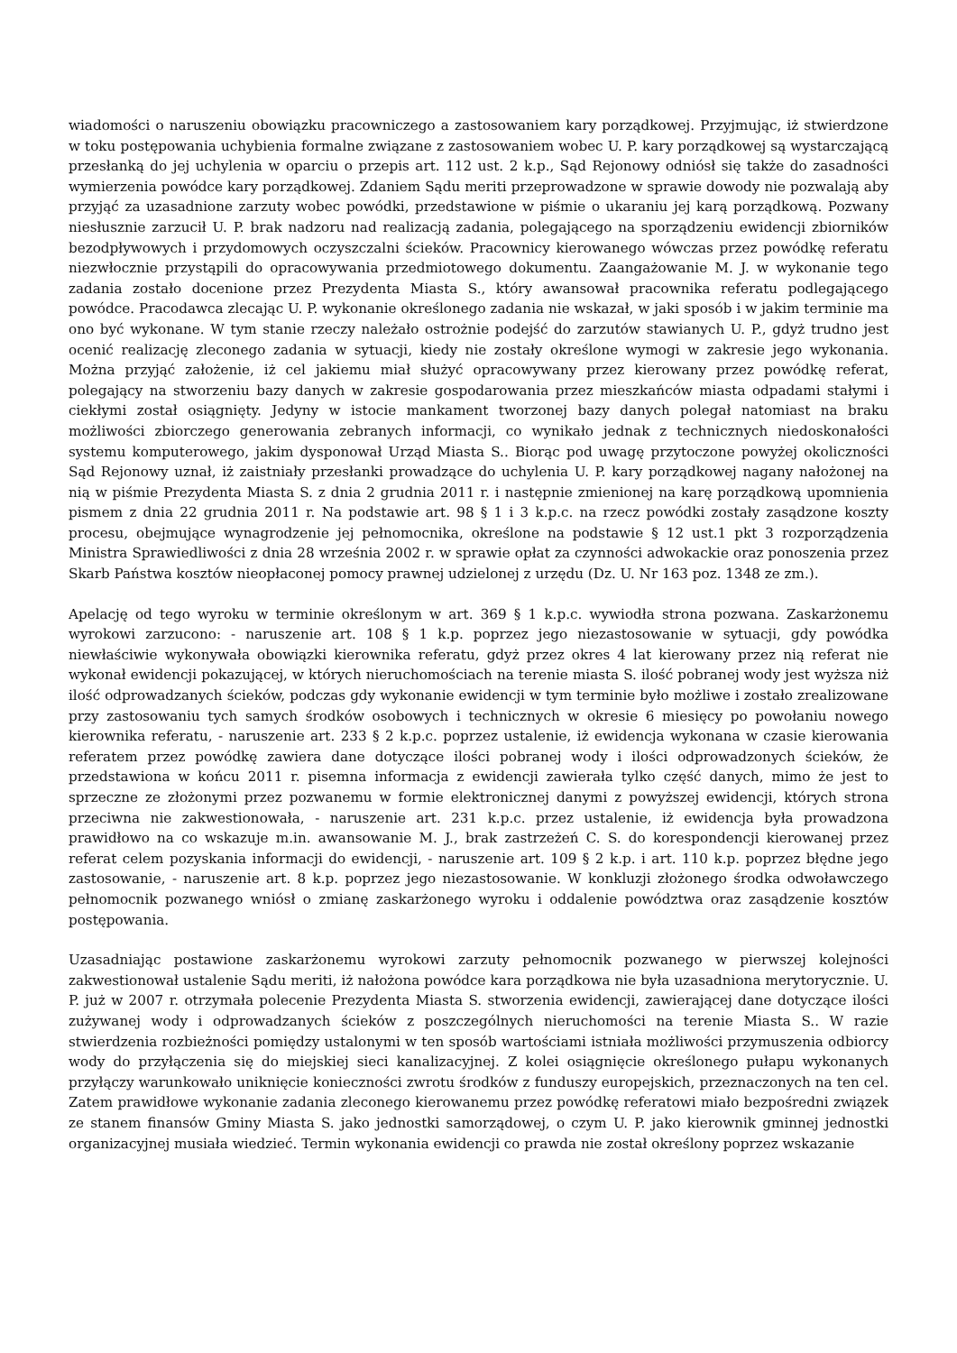wiadomości o naruszeniu obowiązku pracowniczego a zastosowaniem kary porządkowej. Przyjmując, iż stwierdzone w toku postępowania uchybienia formalne związane z zastosowaniem wobec U. P. kary porządkowej są wystarczającą przesłanką do jej uchylenia w oparciu o przepis art. 112 ust. 2 k.p., Sąd Rejonowy odniósł się także do zasadności wymierzenia powódce kary porządkowej. Zdaniem Sądu meriti przeprowadzone w sprawie dowody nie pozwalają aby przyjąć za uzasadnione zarzuty wobec powódki, przedstawione w piśmie o ukaraniu jej karą porządkową. Pozwany niesłusznie zarzucił U. P. brak nadzoru nad realizacją zadania, polegającego na sporządzeniu ewidencji zbiorników bezodpływowych i przydomowych oczyszczalni ścieków. Pracownicy kierowanego wówczas przez powódkę referatu niezwłocznie przystąpili do opracowywania przedmiotowego dokumentu. Zaangażowanie M. J. w wykonanie tego zadania zostało docenione przez Prezydenta Miasta S., który awansował pracownika referatu podlegającego powódce. Pracodawca zlecając U. P. wykonanie określonego zadania nie wskazał, w jaki sposób i w jakim terminie ma ono być wykonane. W tym stanie rzeczy należało ostrożnie podejść do zarzutów stawianych U. P., gdyż trudno jest ocenić realizację zleconego zadania w sytuacji, kiedy nie zostały określone wymogi w zakresie jego wykonania. Można przyjąć założenie, iż cel jakiemu miał służyć opracowywany przez kierowany przez powódkę referat, polegający na stworzeniu bazy danych w zakresie gospodarowania przez mieszkańców miasta odpadami stałymi i ciekłymi został osiągnięty. Jedyny w istocie mankament tworzonej bazy danych polegał natomiast na braku możliwości zbiorczego generowania zebranych informacji, co wynikało jednak z technicznych niedoskonałości systemu komputerowego, jakim dysponował Urząd Miasta S.. Biorąc pod uwagę przytoczone powyżej okoliczności Sąd Rejonowy uznał, iż zaistniały przesłanki prowadzące do uchylenia U. P. kary porządkowej nagany nałożonej na nią w piśmie Prezydenta Miasta S. z dnia 2 grudnia 2011 r. i następnie zmienionej na karę porządkową upomnienia pismem z dnia 22 grudnia 2011 r. Na podstawie art. 98 § 1 i 3 k.p.c. na rzecz powódki zostały zasądzone koszty procesu, obejmujące wynagrodzenie jej pełnomocnika, określone na podstawie § 12 ust.1 pkt 3 rozporządzenia Ministra Sprawiedliwości z dnia 28 września 2002 r. w sprawie opłat za czynności adwokackie oraz ponoszenia przez Skarb Państwa kosztów nieopłaconej pomocy prawnej udzielonej z urzędu (Dz. U. Nr 163 poz. 1348 ze zm.).
Apelację od tego wyroku w terminie określonym w art. 369 § 1 k.p.c. wywiodła strona pozwana. Zaskarżonemu wyrokowi zarzucono: - naruszenie art. 108 § 1 k.p. poprzez jego niezastosowanie w sytuacji, gdy powódka niewłaściwie wykonywała obowiązki kierownika referatu, gdyż przez okres 4 lat kierowany przez nią referat nie wykonał ewidencji pokazującej, w których nieruchomościach na terenie miasta S. ilość pobranej wody jest wyższa niż ilość odprowadzanych ścieków, podczas gdy wykonanie ewidencji w tym terminie było możliwe i zostało zrealizowane przy zastosowaniu tych samych środków osobowych i technicznych w okresie 6 miesięcy po powołaniu nowego kierownika referatu, - naruszenie art. 233 § 2 k.p.c. poprzez ustalenie, iż ewidencja wykonana w czasie kierowania referatem przez powódkę zawiera dane dotyczące ilości pobranej wody i ilości odprowadzonych ścieków, że przedstawiona w końcu 2011 r. pisemna informacja z ewidencji zawierała tylko część danych, mimo że jest to sprzeczne ze złożonymi przez pozwanemu w formie elektronicznej danymi z powyższej ewidencji, których strona przeciwna nie zakwestionowała, - naruszenie art. 231 k.p.c. przez ustalenie, iż ewidencja była prowadzona prawidłowo na co wskazuje m.in. awansowanie M. J., brak zastrzeżeń C. S. do korespondencji kierowanej przez referat celem pozyskania informacji do ewidencji, - naruszenie art. 109 § 2 k.p. i art. 110 k.p. poprzez błędne jego zastosowanie, - naruszenie art. 8 k.p. poprzez jego niezastosowanie. W konkluzji złożonego środka odwoławczego pełnomocnik pozwanego wniósł o zmianę zaskarżonego wyroku i oddalenie powództwa oraz zasądzenie kosztów postępowania.
Uzasadniając postawione zaskarżonemu wyrokowi zarzuty pełnomocnik pozwanego w pierwszej kolejności zakwestionował ustalenie Sądu meriti, iż nałożona powódce kara porządkowa nie była uzasadniona merytorycznie. U. P. już w 2007 r. otrzymała polecenie Prezydenta Miasta S. stworzenia ewidencji, zawierającej dane dotyczące ilości zużywanej wody i odprowadzanych ścieków z poszczególnych nieruchomości na terenie Miasta S.. W razie stwierdzenia rozbieżności pomiędzy ustalonymi w ten sposób wartościami istniała możliwości przymuszenia odbiorcy wody do przyłączenia się do miejskiej sieci kanalizacyjnej. Z kolei osiągnięcie określonego pułapu wykonanych przyłączy warunkowało uniknięcie konieczności zwrotu środków z funduszy europejskich, przeznaczonych na ten cel. Zatem prawidłowe wykonanie zadania zleconego kierowanemu przez powódkę referatowi miało bezpośredni związek ze stanem finansów Gminy Miasta S. jako jednostki samorządowej, o czym U. P. jako kierownik gminnej jednostki organizacyjnej musiała wiedzieć. Termin wykonania ewidencji co prawda nie został określony poprzez wskazanie